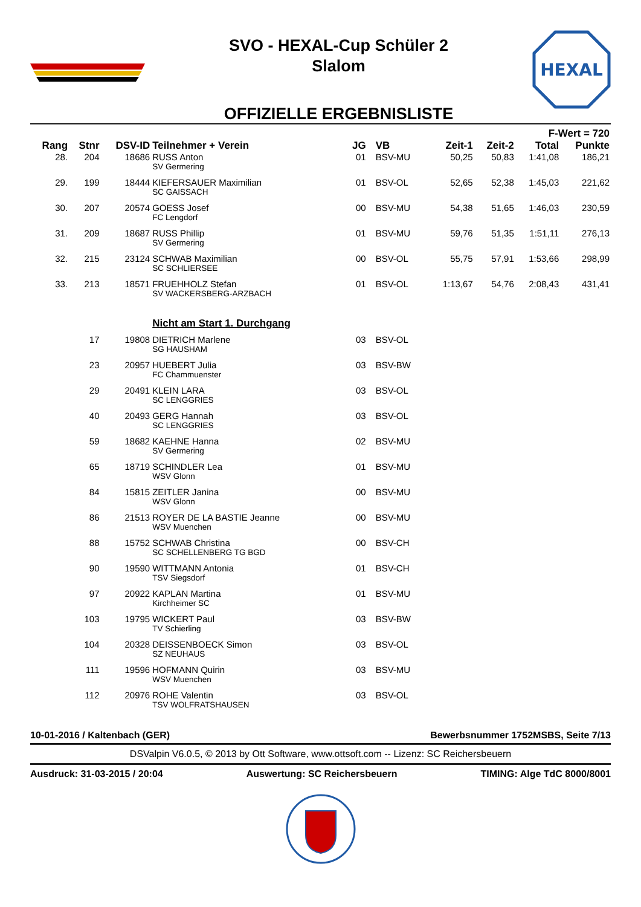SVO - HEXAL-Cup Schüler 2
Slalom
OFFIZIELLE ERGEBNISLISTE
HEXAL
| | | | | | | | | F-Wert = 720 | |
| --- | --- | --- | --- | --- | --- | --- | --- | --- | --- |
| Rang | Stnr | DSV-ID | Teilnehmer + Verein | JG | VB | Zeit-1 | Zeit-2 | Total | Punkte |
| 28. | 204 | 18686 | RUSS Anton SV Germering | 01 | BSV-MU | 50,25 | 50,83 | 1:41,08 | 186,21 |
| 29. | 199 | 18444 | KIEFERSAUER Maximilian SC GAISSACH | 01 | BSV-OL | 52,65 | 52,38 | 1:45,03 | 221,62 |
| 30. | 207 | 20574 | GOESS Josef FC Lengdorf | 00 | BSV-MU | 54,38 | 51,65 | 1:46,03 | 230,59 |
| 31. | 209 | 18687 | RUSS Phillip SV Germering | 01 | BSV-MU | 59,76 | 51,35 | 1:51,11 | 276,13 |
| 32. | 215 | 23124 | SCHWAB Maximilian SC SCHLIERSEE | 00 | BSV-OL | 55,75 | 57,91 | 1:53,66 | 298,99 |
| 33. | 213 | 18571 | FRUEHHOLZ Stefan SV WACKERSBERG-ARZBACH | 01 | BSV-OL | 1:13,67 | 54,76 | 2:08,43 | 431,41 |
| | | | Nicht am Start 1. Durchgang | | | | | | |
| | 17 | 19808 | DIETRICH Marlene SG HAUSHAM | 03 | BSV-OL | | | | |
| | 23 | 20957 | HUEBERT Julia FC Chammuenster | 03 | BSV-BW | | | | |
| | 29 | 20491 | KLEIN LARA SC LENGGRIES | 03 | BSV-OL | | | | |
| | 40 | 20493 | GERG Hannah SC LENGGRIES | 03 | BSV-OL | | | | |
| | 59 | 18682 | KAEHNE Hanna SV Germering | 02 | BSV-MU | | | | |
| | 65 | 18719 | SCHINDLER Lea WSV Glonn | 01 | BSV-MU | | | | |
| | 84 | 15815 | ZEITLER Janina WSV Glonn | 00 | BSV-MU | | | | |
| | 86 | 21513 | ROYER DE LA BASTIE Jeanne WSV Muenchen | 00 | BSV-MU | | | | |
| | 88 | 15752 | SCHWAB Christina SC SCHELLENBERG TG BGD | 00 | BSV-CH | | | | |
| | 90 | 19590 | WITTMANN Antonia TSV Siegsdorf | 01 | BSV-CH | | | | |
| | 97 | 20922 | KAPLAN Martina Kirchheimer SC | 01 | BSV-MU | | | | |
| | 103 | 19795 | WICKERT Paul TV Schierling | 03 | BSV-BW | | | | |
| | 104 | 20328 | DEISSENBOECK Simon SZ NEUHAUS | 03 | BSV-OL | | | | |
| | 111 | 19596 | HOFMANN Quirin WSV Muenchen | 03 | BSV-MU | | | | |
| | 112 | 20976 | ROHE Valentin TSV WOLFRATSHAUSEN | 03 | BSV-OL | | | | |
10-01-2016 / Kaltenbach (GER) Bewerbsnummer 1752MSBS, Seite 7/13
DSValpin V6.0.5, © 2013 by Ott Software, www.ottsoft.com -- Lizenz: SC Reichersbeuern
Ausdruck: 31-03-2015 / 20:04 Auswertung: SC Reichersbeuern TIMING: Alge TdC 8000/8001